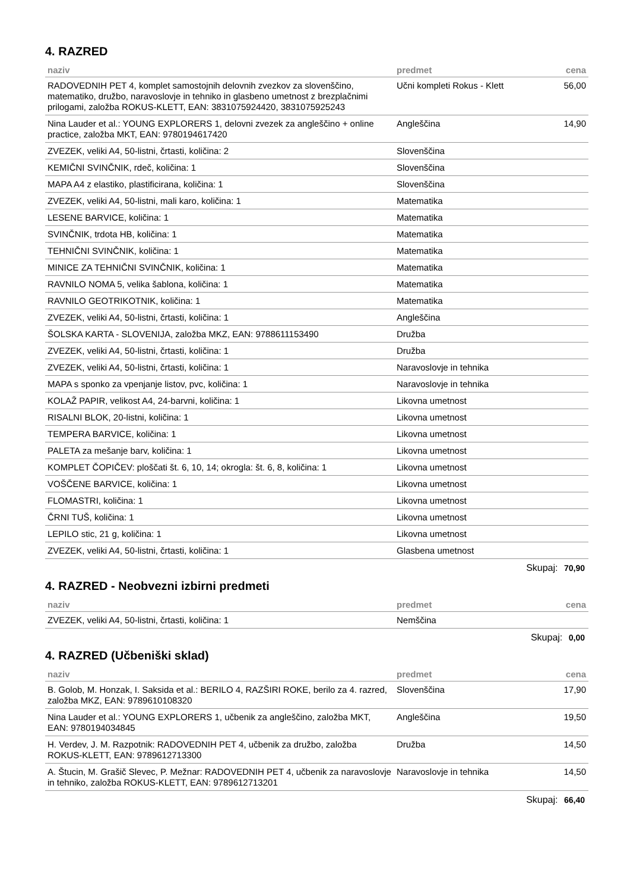4. RAZRED
| naziv | predmet | cena |
| --- | --- | --- |
| RADOVEDNIH PET 4, komplet samostojnih delovnih zvezkov za slovenščino, matematiko, družbo, naravoslovje in tehniko in glasbeno umetnost z brezplačnimi prilogami, založba ROKUS-KLETT, EAN: 3831075924420, 3831075925243 | Učni kompleti Rokus - Klett | 56,00 |
| Nina Lauder et al.: YOUNG EXPLORERS 1, delovni zvezek za angleščino + online practice, založba MKT, EAN: 9780194617420 | Angleščina | 14,90 |
| ZVEZEK, veliki A4, 50-listni, črtasti, količina: 2 | Slovenščina | |
| KEMIČNI SVINČNIK, rdeč, količina: 1 | Slovenščina | |
| MAPA A4 z elastiko, plastificirana, količina: 1 | Slovenščina | |
| ZVEZEK, veliki A4, 50-listni, mali karo, količina: 1 | Matematika | |
| LESENE BARVICE, količina: 1 | Matematika | |
| SVINČNIK, trdota HB, količina: 1 | Matematika | |
| TEHNIČNI SVINČNIK, količina: 1 | Matematika | |
| MINICE ZA TEHNIČNI SVINČNIK, količina: 1 | Matematika | |
| RAVNILO NOMA 5, velika šablona, količina: 1 | Matematika | |
| RAVNILO GEOTRIKOTNIK, količina: 1 | Matematika | |
| ZVEZEK, veliki A4, 50-listni, črtasti, količina: 1 | Angleščina | |
| ŠOLSKA KARTA - SLOVENIJA, založba MKZ, EAN: 9788611153490 | Družba | |
| ZVEZEK, veliki A4, 50-listni, črtasti, količina: 1 | Družba | |
| ZVEZEK, veliki A4, 50-listni, črtasti, količina: 1 | Naravoslovje in tehnika | |
| MAPA s sponko za vpenjanje listov, pvc, količina: 1 | Naravoslovje in tehnika | |
| KOLAŽ PAPIR, velikost A4, 24-barvni, količina: 1 | Likovna umetnost | |
| RISALNI BLOK, 20-listni, količina: 1 | Likovna umetnost | |
| TEMPERA BARVICE, količina: 1 | Likovna umetnost | |
| PALETA za mešanje barv, količina: 1 | Likovna umetnost | |
| KOMPLET ČOPIČEV: ploščati št. 6, 10, 14; okrogla: št. 6, 8, količina: 1 | Likovna umetnost | |
| VOŠČENE BARVICE, količina: 1 | Likovna umetnost | |
| FLOMASTRI, količina: 1 | Likovna umetnost | |
| ČRNI TUŠ, količina: 1 | Likovna umetnost | |
| LEPILO stic, 21 g, količina: 1 | Likovna umetnost | |
| ZVEZEK, veliki A4, 50-listni, črtasti, količina: 1 | Glasbena umetnost | |
Skupaj: 70,90
4. RAZRED - Neobvezni izbirni predmeti
| naziv | predmet | cena |
| --- | --- | --- |
| ZVEZEK, veliki A4, 50-listni, črtasti, količina: 1 | Nemščina | |
Skupaj: 0,00
4. RAZRED (Učbeniški sklad)
| naziv | predmet | cena |
| --- | --- | --- |
| B. Golob, M. Honzak, I. Saksida et al.: BERILO 4, RAZŠIRI ROKE, berilo za 4. razred, založba MKZ, EAN: 9789610108320 | Slovenščina | 17,90 |
| Nina Lauder et al.: YOUNG EXPLORERS 1, učbenik za angleščino, založba MKT, EAN: 9780194034845 | Angleščina | 19,50 |
| H. Verdev, J. M. Razpotnik: RADOVEDNIH PET 4, učbenik za družbo, založba ROKUS-KLETT, EAN: 9789612713300 | Družba | 14,50 |
| A. Štucin, M. Grašič Slevec, P. Mežnar: RADOVEDNIH PET 4, učbenik za naravoslovje in tehniko, založba ROKUS-KLETT, EAN: 9789612713201 | Naravoslovje in tehnika | 14,50 |
Skupaj: 66,40